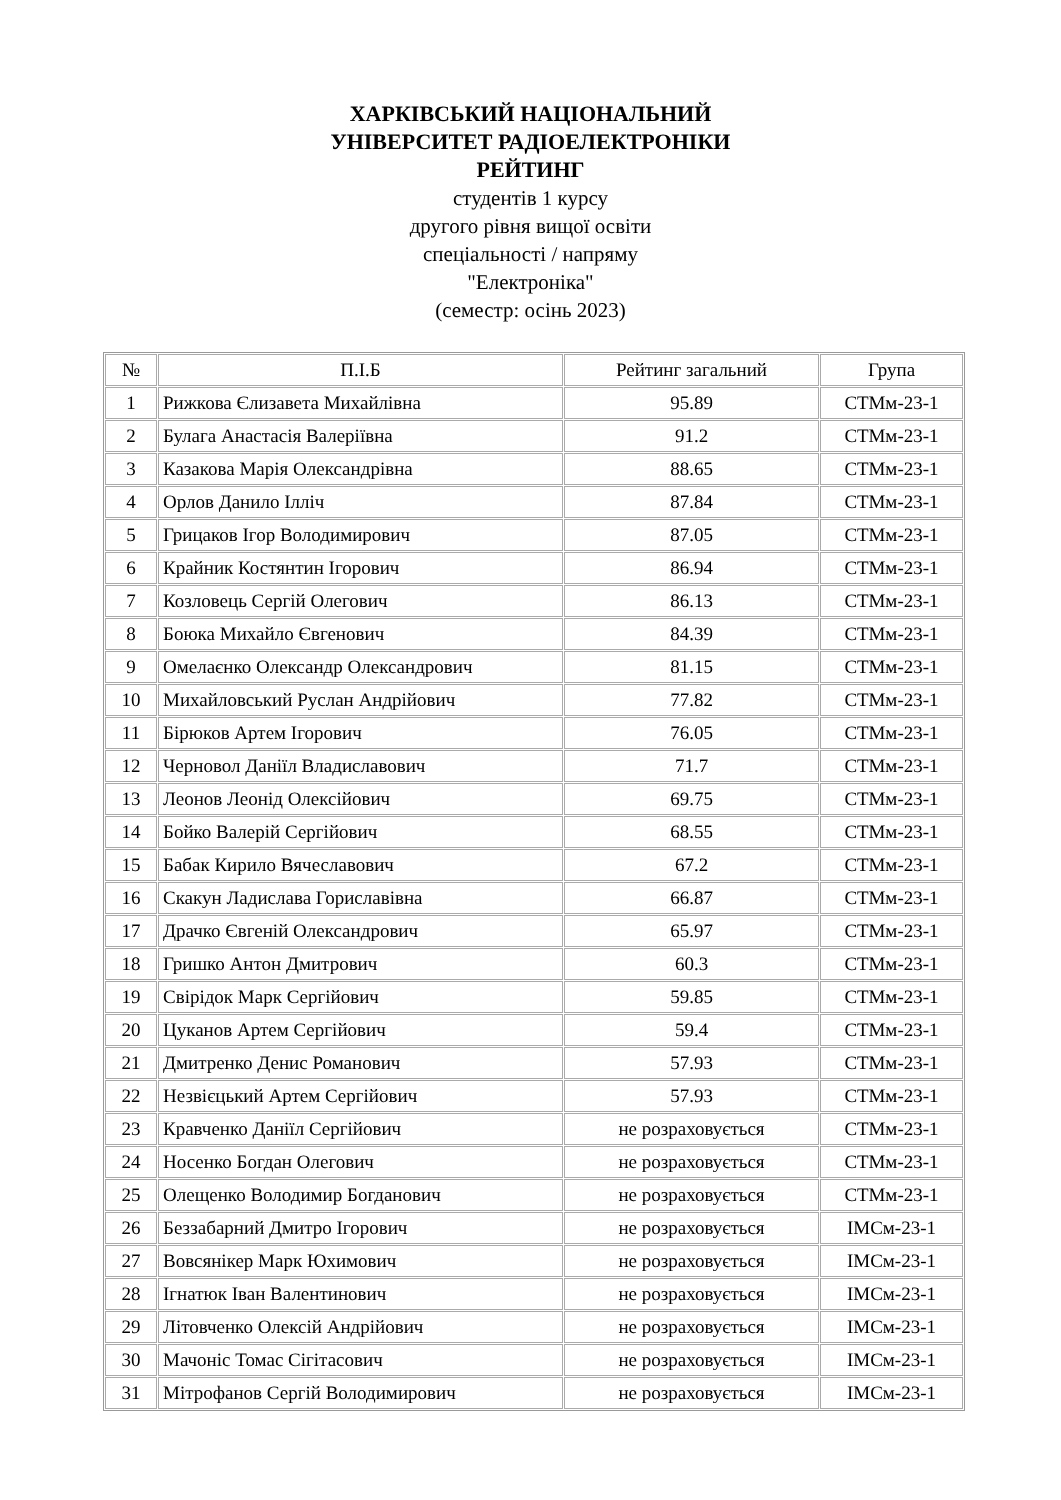ХАРКІВСЬКИЙ НАЦІОНАЛЬНИЙ
УНІВЕРСИТЕТ РАДІОЕЛЕКТРОНІКИ
РЕЙТИНГ
студентів 1 курсу
другого рівня вищої освіти
спеціальності / напряму
"Електроніка"
(семестр: осінь 2023)
| № | П.І.Б | Рейтинг загальний | Група |
| --- | --- | --- | --- |
| 1 | Рижкова Єлизавета Михайлівна | 95.89 | СТМм-23-1 |
| 2 | Булага Анастасія Валеріївна | 91.2 | СТМм-23-1 |
| 3 | Казакова Марія Олександрівна | 88.65 | СТМм-23-1 |
| 4 | Орлов Данило Ілліч | 87.84 | СТМм-23-1 |
| 5 | Грицаков Ігор Володимирович | 87.05 | СТМм-23-1 |
| 6 | Крайник Костянтин Ігорович | 86.94 | СТМм-23-1 |
| 7 | Козловець Сергій Олегович | 86.13 | СТМм-23-1 |
| 8 | Боюка Михайло Євгенович | 84.39 | СТМм-23-1 |
| 9 | Омелаєнко Олександр Олександрович | 81.15 | СТМм-23-1 |
| 10 | Михайловський Руслан Андрійович | 77.82 | СТМм-23-1 |
| 11 | Бірюков Артем Ігорович | 76.05 | СТМм-23-1 |
| 12 | Черновол Даніїл Владиславович | 71.7 | СТМм-23-1 |
| 13 | Леонов Леонід Олексійович | 69.75 | СТМм-23-1 |
| 14 | Бойко Валерій Сергійович | 68.55 | СТМм-23-1 |
| 15 | Бабак Кирило Вячеславович | 67.2 | СТМм-23-1 |
| 16 | Скакун Ладислава Гориславівна | 66.87 | СТМм-23-1 |
| 17 | Драчко Євгеній Олександрович | 65.97 | СТМм-23-1 |
| 18 | Гришко Антон Дмитрович | 60.3 | СТМм-23-1 |
| 19 | Свірідок Марк Сергійович | 59.85 | СТМм-23-1 |
| 20 | Цуканов Артем Сергійович | 59.4 | СТМм-23-1 |
| 21 | Дмитренко Денис Романович | 57.93 | СТМм-23-1 |
| 22 | Незвієцький Артем Сергійович | 57.93 | СТМм-23-1 |
| 23 | Кравченко Даніїл Сергійович | не розраховується | СТМм-23-1 |
| 24 | Носенко Богдан Олегович | не розраховується | СТМм-23-1 |
| 25 | Олещенко Володимир Богданович | не розраховується | СТМм-23-1 |
| 26 | Беззабарний Дмитро Ігорович | не розраховується | ІМСм-23-1 |
| 27 | Вовсянікер Марк Юхимович | не розраховується | ІМСм-23-1 |
| 28 | Ігнатюк Іван Валентинович | не розраховується | ІМСм-23-1 |
| 29 | Літовченко Олексій Андрійович | не розраховується | ІМСм-23-1 |
| 30 | Мачоніс Томас Сігітасович | не розраховується | ІМСм-23-1 |
| 31 | Мітрофанов Сергій Володимирович | не розраховується | ІМСм-23-1 |